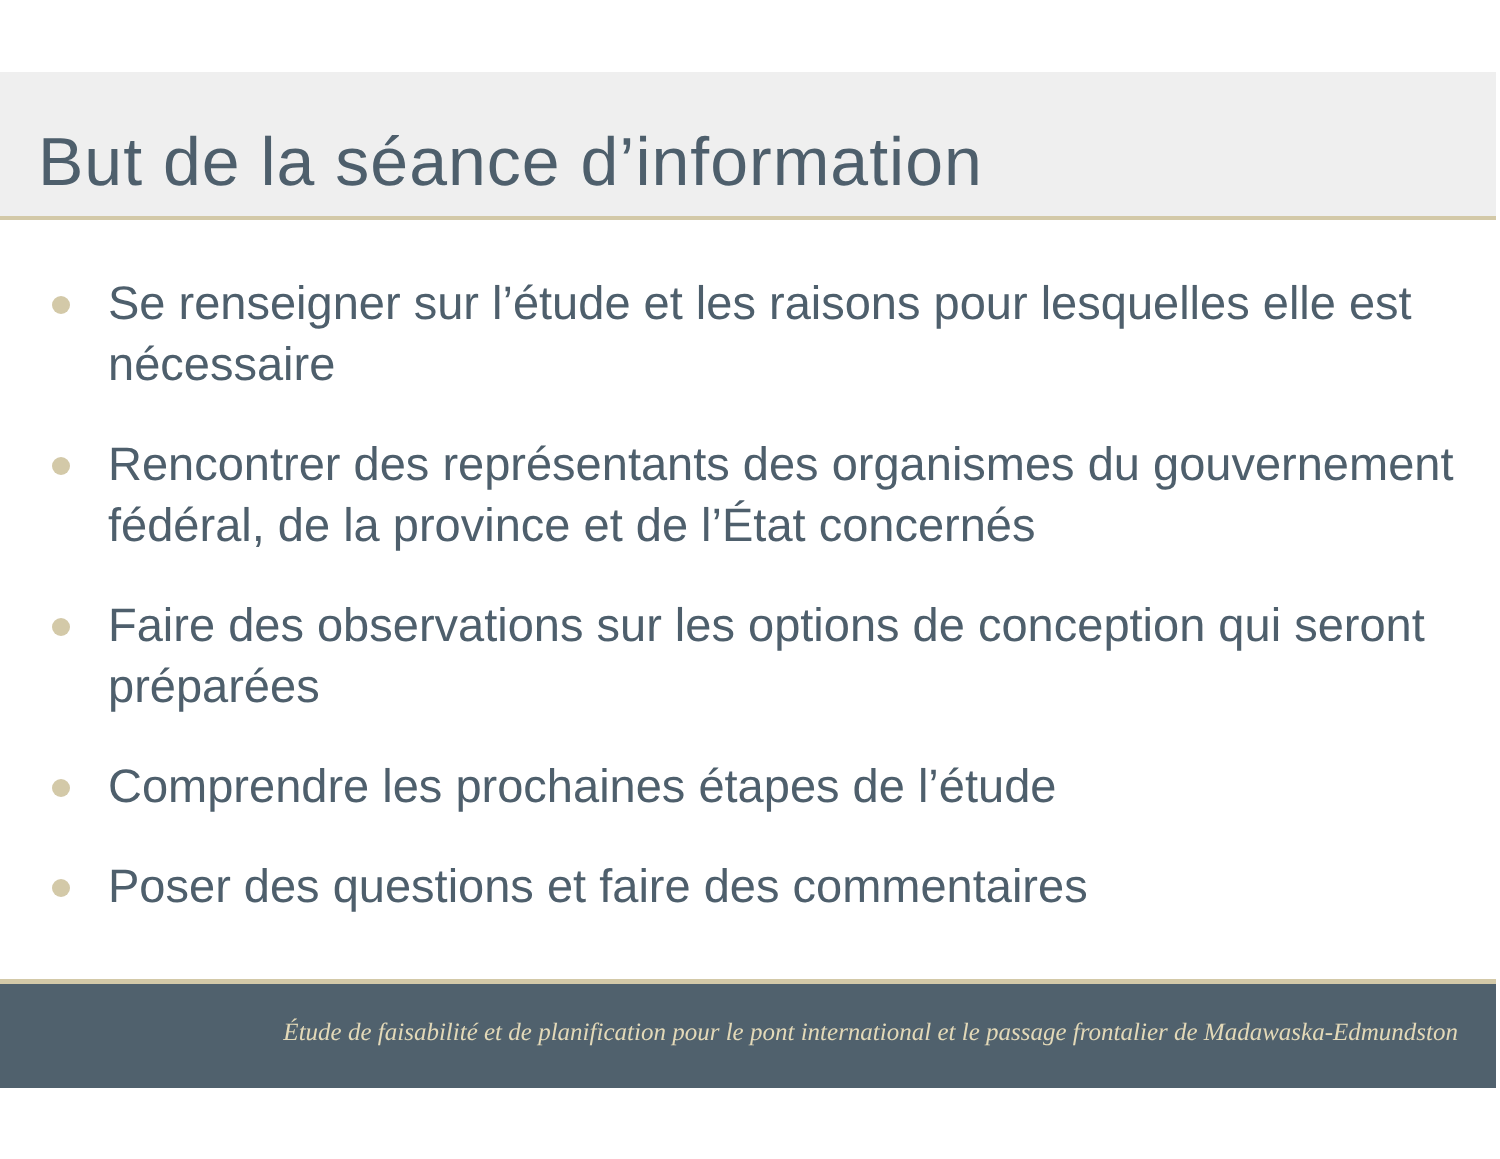But de la séance d’information
Se renseigner sur l’étude et les raisons pour lesquelles elle est nécessaire
Rencontrer des représentants des organismes du gouvernement fédéral, de la province et de l’État concernés
Faire des observations sur les options de conception qui seront préparées
Comprendre les prochaines étapes de l’étude
Poser des questions et faire des commentaires
Étude de faisabilité et de planification pour le pont international et le passage frontalier de Madawaska-Edmundston